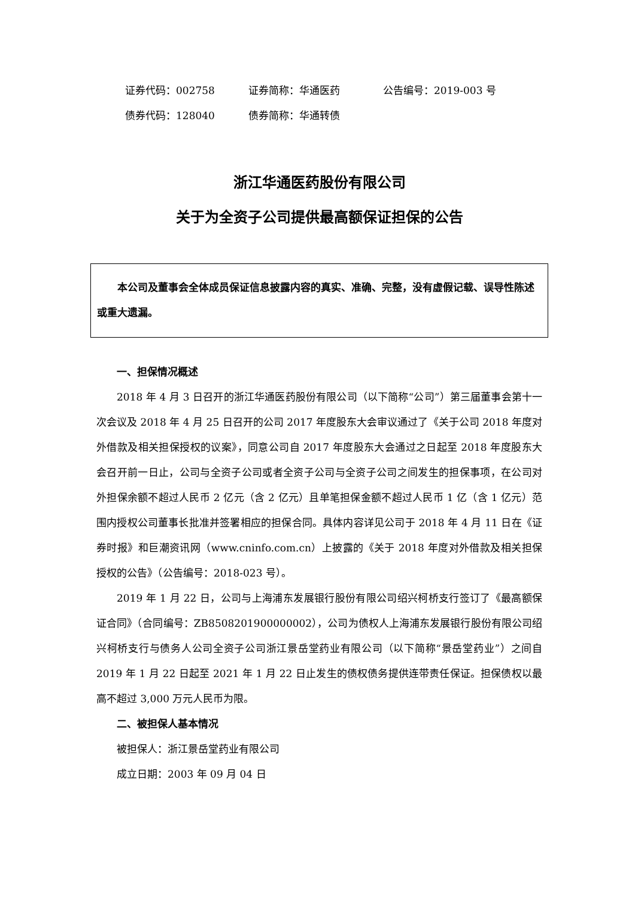证券代码：002758 证券简称：华通医药 公告编号：2019-003 号
债券代码：128040 债券简称：华通转债
浙江华通医药股份有限公司
关于为全资子公司提供最高额保证担保的公告
本公司及董事会全体成员保证信息披露内容的真实、准确、完整，没有虚假记载、误导性陈述或重大遗漏。
一、担保情况概述
2018 年 4 月 3 日召开的浙江华通医药股份有限公司（以下简称“公司”）第三届董事会第十一次会议及 2018 年 4 月 25 日召开的公司 2017 年度股东大会审议通过了《关于公司 2018 年度对外借款及相关担保授权的议案》，同意公司自 2017 年度股东大会通过之日起至 2018 年度股东大会召开前一日止，公司与全资子公司或者全资子公司与全资子公司之间发生的担保事项，在公司对外担保余额不超过人民币 2 亿元（含 2 亿元）且单笔担保金额不超过人民币 1 亿（含 1 亿元）范围内授权公司董事长批准并签署相应的担保合同。具体内容详见公司于 2018 年 4 月 11 日在《证券时报》和巨潮资讯网（www.cninfo.com.cn）上披露的《关于 2018 年度对外借款及相关担保授权的公告》（公告编号：2018-023 号）。
2019 年 1 月 22 日，公司与上海浦东发展银行股份有限公司绍兴柯桥支行签订了《最高额保证合同》（合同编号：ZB8508201900000002），公司为债权人上海浦东发展银行股份有限公司绍兴柯桥支行与债务人公司全资子公司浙江景岳堂药业有限公司（以下简称“景岳堂药业”）之间自 2019 年 1 月 22 日起至 2021 年 1 月 22 日止发生的债权债务提供连带责任保证。担保债权以最高不超过 3,000 万元人民币为限。
二、被担保人基本情况
被担保人：浙江景岳堂药业有限公司
成立日期：2003 年 09 月 04 日